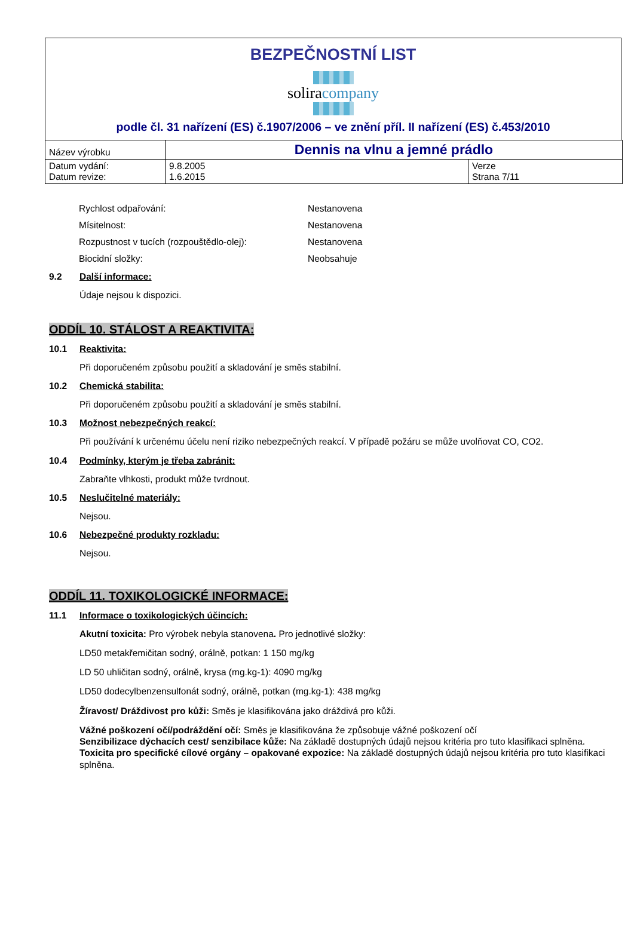BEZPEČNOSTNÍ LIST
soliracompany
podle čl. 31 nařízení (ES) č.1907/2006 – ve znění příl. II nařízení (ES) č.453/2010
| Název výrobku | Dennis na vlnu a jemné prádlo | |
| Datum vydání: Datum revize: | 9.8.2005 1.6.2015 | Verze Strana 7/11 |
Rychlost odpařování: Nestanovena
Mísitelnost: Nestanovena
Rozpustnost v tucích (rozpouštědlo-olej): Nestanovena
Biocidní složky: Neobsahuje
9.2 Další informace:
Údaje nejsou k dispozici.
ODDÍL 10. STÁLOST A REAKTIVITA:
10.1 Reaktivita:
Při doporučeném způsobu použití a skladování je směs stabilní.
10.2 Chemická stabilita:
Při doporučeném způsobu použití a skladování je směs stabilní.
10.3 Možnost nebezpečných reakcí:
Při používání k určenému účelu není riziko nebezpečných reakcí. V případě požáru se může uvolňovat CO, CO2.
10.4 Podmínky, kterým je třeba zabránit:
Zabraňte vlhkosti, produkt může tvrdnout.
10.5 Neslučitelné materiály:
Nejsou.
10.6 Nebezpečné produkty rozkladu:
Nejsou.
ODDÍL 11. TOXIKOLOGICKÉ INFORMACE:
11.1 Informace o toxikologických účincích:
Akutní toxicita: Pro výrobek nebyla stanovena. Pro jednotlivé složky:
LD50 metakřemičitan sodný, orálně, potkan: 1 150 mg/kg
LD 50 uhličitan sodný, orálně, krysa (mg.kg-1): 4090 mg/kg
LD50 dodecylbenzensulfonát sodný, orálně, potkan (mg.kg-1): 438 mg/kg
Žíravost/ Dráždivost pro kůži: Směs je klasifikována jako dráždivá pro kůži.
Vážné poškození očí/podráždění očí: Směs je klasifikována že způsobuje vážné poškození očí
Senzibilizace dýchacích cest/ senzibilace kůže: Na základě dostupných údajů nejsou kritéria pro tuto klasifikaci splněna.
Toxicita pro specifické cílové orgány – opakované expozice: Na základě dostupných údajů nejsou kritéria pro tuto klasifikaci splněna.